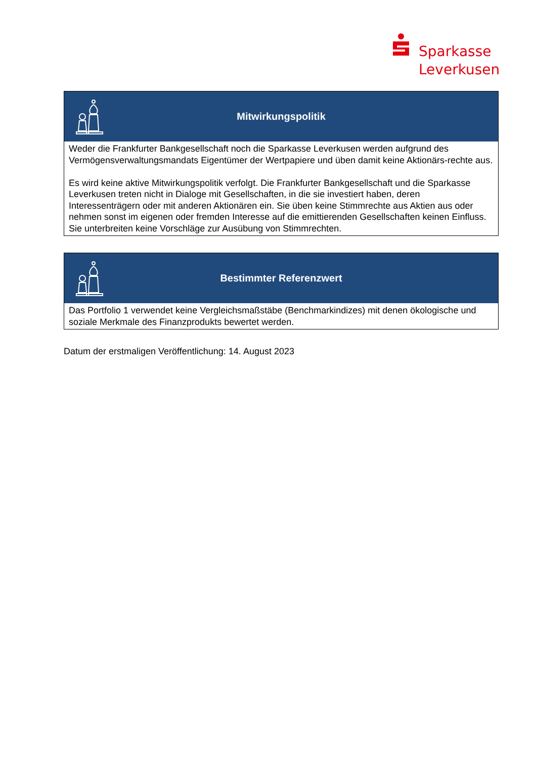Sparkasse
Leverkusen
Mitwirkungspolitik
Weder die Frankfurter Bankgesellschaft noch die Sparkasse Leverkusen werden aufgrund des Vermögensverwaltungsmandats Eigentümer der Wertpapiere und üben damit keine Aktionärs-rechte aus.
Es wird keine aktive Mitwirkungspolitik verfolgt. Die Frankfurter Bankgesellschaft und die Sparkasse Leverkusen treten nicht in Dialoge mit Gesellschaften, in die sie investiert haben, deren Interessenträgern oder mit anderen Aktionären ein. Sie üben keine Stimmrechte aus Aktien aus oder nehmen sonst im eigenen oder fremden Interesse auf die emittierenden Gesellschaften keinen Einfluss. Sie unterbreiten keine Vorschläge zur Ausübung von Stimmrechten.
Bestimmter Referenzwert
Das Portfolio 1 verwendet keine Vergleichsmaßstäbe (Benchmarkindizes) mit denen ökologische und soziale Merkmale des Finanzprodukts bewertet werden.
Datum der erstmaligen Veröffentlichung: 14. August 2023